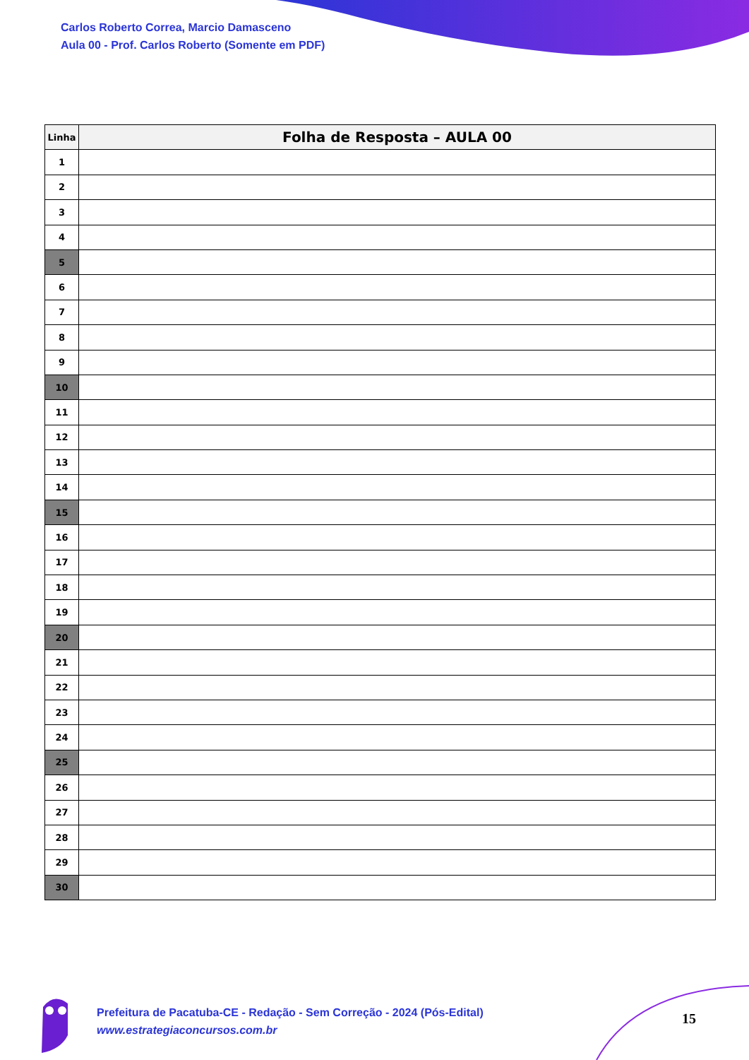Carlos Roberto Correa, Marcio Damasceno
Aula 00 - Prof. Carlos Roberto (Somente em PDF)
| Linha | Folha de Resposta – AULA 00 |
| --- | --- |
| 1 | |
| 2 | |
| 3 | |
| 4 | |
| 5 | |
| 6 | |
| 7 | |
| 8 | |
| 9 | |
| 10 | |
| 11 | |
| 12 | |
| 13 | |
| 14 | |
| 15 | |
| 16 | |
| 17 | |
| 18 | |
| 19 | |
| 20 | |
| 21 | |
| 22 | |
| 23 | |
| 24 | |
| 25 | |
| 26 | |
| 27 | |
| 28 | |
| 29 | |
| 30 | |
Prefeitura de Pacatuba-CE - Redação - Sem Correção - 2024 (Pós-Edital)
www.estrategiaconcursos.com.br
15